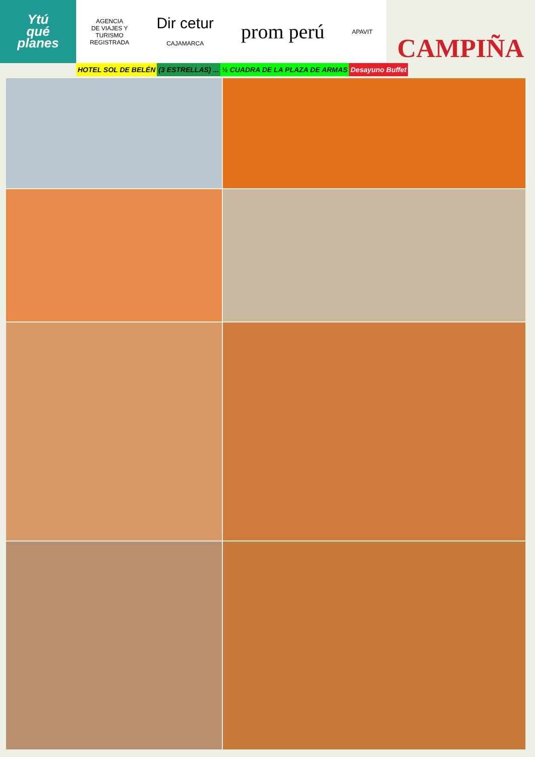Ytú
qué
planes
AGENCIA
DE VIAJES Y
TURISMO
REGISTRADA
Dir cetur
CAJAMARCA
prom perú
APAVIT
CAMPIÑA
HOTEL SOL DE BELÉN (3 ESTRELLAS) ... ½ CUADRA DE LA PLAZA DE ARMAS Desayuno Buffet